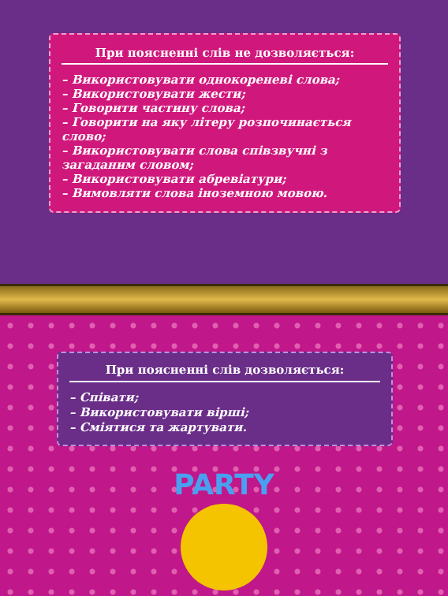При поясненні слів не дозволяється:
– Використовувати однокореневі слова;
– Використовувати жести;
– Говорити частину слова;
– Говорити на яку літеру розпочинається слово;
– Використовувати слова співзвучні з загаданим словом;
– Використовувати абревіатури;
– Вимовляти слова іноземною мовою.
При поясненні слів дозволяється:
– Співати;
– Використовувати вірші;
– Сміятися та жартувати.
PARTY